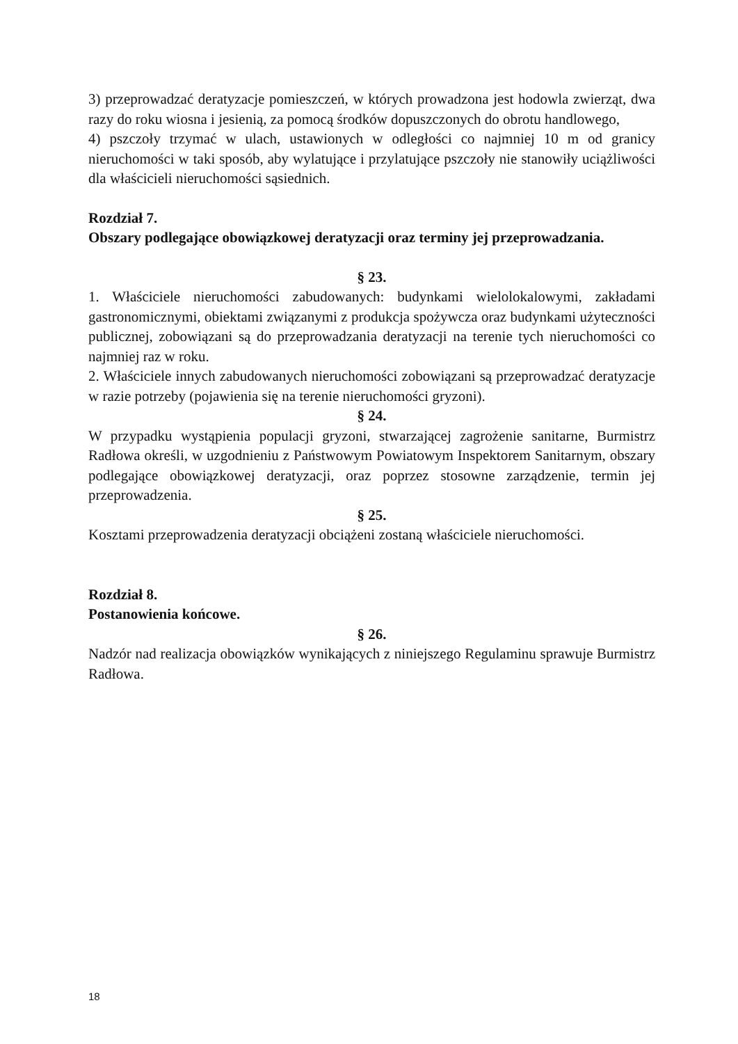3) przeprowadzać deratyzacje pomieszczeń, w których prowadzona jest hodowla zwierząt, dwa razy do roku wiosna i jesienią, za pomocą środków dopuszczonych do obrotu handlowego,
4) pszczoły trzymać w ulach, ustawionych w odległości co najmniej 10 m od granicy nieruchomości w taki sposób, aby wylatujące i przylatujące pszczoły nie stanowiły uciążliwości dla właścicieli nieruchomości sąsiednich.
Rozdział 7.
Obszary podlegające obowiązkowej deratyzacji oraz terminy jej przeprowadzania.
§ 23.
1. Właściciele nieruchomości zabudowanych: budynkami wielolokalowymi, zakładami gastronomicznymi, obiektami związanymi z produkcja spożywcza oraz budynkami użyteczności publicznej, zobowiązani są do przeprowadzania deratyzacji na terenie tych nieruchomości co najmniej raz w roku.
2. Właściciele innych zabudowanych nieruchomości zobowiązani są przeprowadzać deratyzacje w razie potrzeby (pojawienia się na terenie nieruchomości gryzoni).
§ 24.
W przypadku wystąpienia populacji gryzoni, stwarzającej zagrożenie sanitarne, Burmistrz Radłowa określi, w uzgodnieniu z Państwowym Powiatowym Inspektorem Sanitarnym, obszary podlegające obowiązkowej deratyzacji, oraz poprzez stosowne zarządzenie, termin jej przeprowadzenia.
§ 25.
Kosztami przeprowadzenia deratyzacji obciążeni zostaną właściciele nieruchomości.
Rozdział 8.
Postanowienia końcowe.
§ 26.
Nadzór nad realizacja obowiązków wynikających z niniejszego Regulaminu sprawuje Burmistrz Radłowa.
18